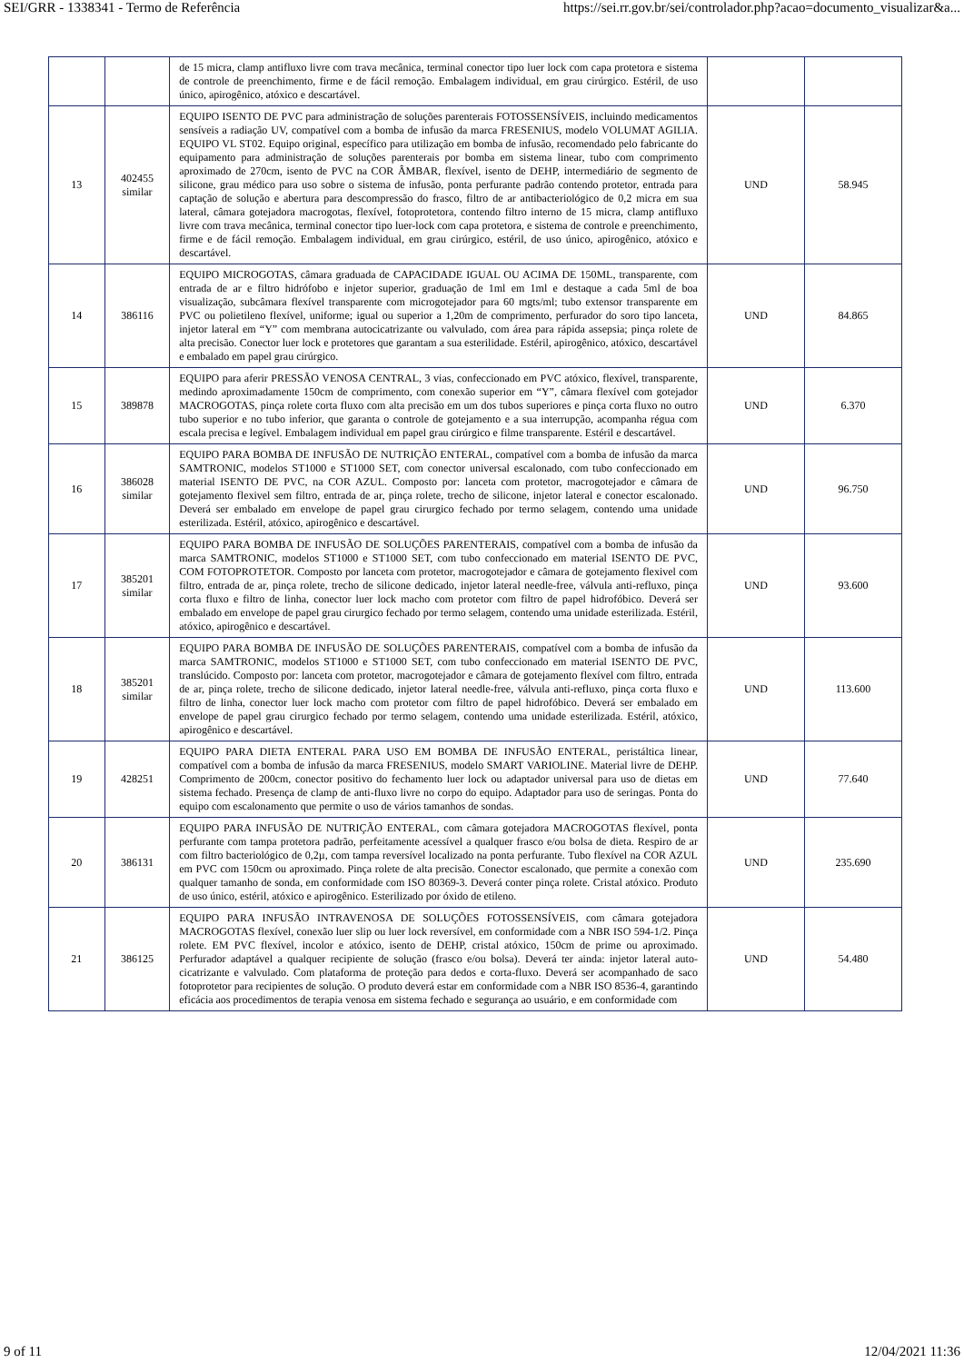SEI/GRR - 1338341 - Termo de Referência https://sei.rr.gov.br/sei/controlador.php?acao=documento_visualizar&a...
| | | de 15 micra, clamp antifluxo livre com trava mecânica, terminal conector tipo luer lock com capa protetora e sistema de controle de preenchimento, firme e de fácil remoção. Embalagem individual, em grau cirúrgico. Estéril, de uso único, apirogênico, atóxico e descartável. | | |
| 13 | 402455 similar | EQUIPO ISENTO DE PVC para administração de soluções parenterais FOTOSSENSÍVEIS, incluindo medicamentos sensíveis a radiação UV, compatível com a bomba de infusão da marca FRESENIUS, modelo VOLUMAT AGILIA. EQUIPO VL ST02. Equipo original, específico para utilização em bomba de infusão, recomendado pelo fabricante do equipamento para administração de soluções parenterais por bomba em sistema linear, tubo com comprimento aproximado de 270cm, isento de PVC na COR ÂMBAR, flexível, isento de DEHP, intermediário de segmento de silicone, grau médico para uso sobre o sistema de infusão, ponta perfurante padrão contendo protetor, entrada para captação de solução e abertura para descompressão do frasco, filtro de ar antibacteriológico de 0,2 micra em sua lateral, câmara gotejadora macrogotas, flexível, fotoprotetora, contendo filtro interno de 15 micra, clamp antifluxo livre com trava mecânica, terminal conector tipo luer-lock com capa protetora, e sistema de controle e preenchimento, firme e de fácil remoção. Embalagem individual, em grau cirúrgico, estéril, de uso único, apirogênico, atóxico e descartável. | UND | 58.945 |
| 14 | 386116 | EQUIPO MICROGOTAS, câmara graduada de CAPACIDADE IGUAL OU ACIMA DE 150ML, transparente, com entrada de ar e filtro hidrófobo e injetor superior, graduação de 1ml em 1ml e destaque a cada 5ml de boa visualização, subcâmara flexível transparente com microgotejador para 60 mgts/ml; tubo extensor transparente em PVC ou polietileno flexível, uniforme; igual ou superior a 1,20m de comprimento, perfurador do soro tipo lanceta, injetor lateral em “Y” com membrana autocicatrizante ou valvulado, com área para rápida assepsia; pinça rolete de alta precisão. Conector luer lock e protetores que garantam a sua esterilidade. Estéril, apirogênico, atóxico, descartável e embalado em papel grau cirúrgico. | UND | 84.865 |
| 15 | 389878 | EQUIPO para aferir PRESSÃO VENOSA CENTRAL, 3 vias, confeccionado em PVC atóxico, flexível, transparente, medindo aproximadamente 150cm de comprimento, com conexão superior em “Y”, câmara flexível com gotejador MACROGOTAS, pinça rolete corta fluxo com alta precisão em um dos tubos superiores e pinça corta fluxo no outro tubo superior e no tubo inferior, que garanta o controle de gotejamento e a sua interrupção, acompanha régua com escala precisa e legível. Embalagem individual em papel grau cirúrgico e filme transparente. Estéril e descartável. | UND | 6.370 |
| 16 | 386028 similar | EQUIPO PARA BOMBA DE INFUSÃO DE NUTRIÇÃO ENTERAL, compatível com a bomba de infusão da marca SAMTRONIC, modelos ST1000 e ST1000 SET, com conector universal escalonado, com tubo confeccionado em material ISENTO DE PVC, na COR AZUL. Composto por: lanceta com protetor, macrogotejador e câmara de gotejamento flexivel sem filtro, entrada de ar, pinça rolete, trecho de silicone, injetor lateral e conector escalonado. Deverá ser embalado em envelope de papel grau cirurgico fechado por termo selagem, contendo uma unidade esterilizada. Estéril, atóxico, apirogênico e descartável. | UND | 96.750 |
| 17 | 385201 similar | EQUIPO PARA BOMBA DE INFUSÃO DE SOLUÇÕES PARENTERAIS, compatível com a bomba de infusão da marca SAMTRONIC, modelos ST1000 e ST1000 SET, com tubo confeccionado em material ISENTO DE PVC, COM FOTOPROTETOR. Composto por lanceta com protetor, macrogotejador e câmara de gotejamento flexivel com filtro, entrada de ar, pinça rolete, trecho de silicone dedicado, injetor lateral needle-free, válvula anti-refluxo, pinça corta fluxo e filtro de linha, conector luer lock macho com protetor com filtro de papel hidrofóbico. Deverá ser embalado em envelope de papel grau cirurgico fechado por termo selagem, contendo uma unidade esterilizada. Estéril, atóxico, apirogênico e descartável. | UND | 93.600 |
| 18 | 385201 similar | EQUIPO PARA BOMBA DE INFUSÃO DE SOLUÇÕES PARENTERAIS, compatível com a bomba de infusão da marca SAMTRONIC, modelos ST1000 e ST1000 SET, com tubo confeccionado em material ISENTO DE PVC, translúcido. Composto por: lanceta com protetor, macrogotejador e câmara de gotejamento flexível com filtro, entrada de ar, pinça rolete, trecho de silicone dedicado, injetor lateral needle-free, válvula anti-refluxo, pinça corta fluxo e filtro de linha, conector luer lock macho com protetor com filtro de papel hidrofóbico. Deverá ser embalado em envelope de papel grau cirurgico fechado por termo selagem, contendo uma unidade esterilizada. Estéril, atóxico, apirogênico e descartável. | UND | 113.600 |
| 19 | 428251 | EQUIPO PARA DIETA ENTERAL PARA USO EM BOMBA DE INFUSÃO ENTERAL, peristáltica linear, compatível com a bomba de infusão da marca FRESENIUS, modelo SMART VARIOLINE. Material livre de DEHP. Comprimento de 200cm, conector positivo do fechamento luer lock ou adaptador universal para uso de dietas em sistema fechado. Presença de clamp de anti-fluxo livre no corpo do equipo. Adaptador para uso de seringas. Ponta do equipo com escalonamento que permite o uso de vários tamanhos de sondas. | UND | 77.640 |
| 20 | 386131 | EQUIPO PARA INFUSÃO DE NUTRIÇÃO ENTERAL, com câmara gotejadora MACROGOTAS flexível, ponta perfurante com tampa protetora padrão, perfeitamente acessível a qualquer frasco e/ou bolsa de dieta. Respiro de ar com filtro bacteriológico de 0,2µ, com tampa reversível localizado na ponta perfurante. Tubo flexível na COR AZUL em PVC com 150cm ou aproximado. Pinça rolete de alta precisão. Conector escalonado, que permite a conexão com qualquer tamanho de sonda, em conformidade com ISO 80369-3. Deverá conter pinça rolete. Cristal atóxico. Produto de uso único, estéril, atóxico e apirogênico. Esterilizado por óxido de etileno. | UND | 235.690 |
| 21 | 386125 | EQUIPO PARA INFUSÃO INTRAVENOSA DE SOLUÇÕES FOTOSSENSÍVEIS, com câmara gotejadora MACROGOTAS flexível, conexão luer slip ou luer lock reversível, em conformidade com a NBR ISO 594-1/2. Pinça rolete. EM PVC flexível, incolor e atóxico, isento de DEHP, cristal atóxico, 150cm de prime ou aproximado. Perfurador adaptável a qualquer recipiente de solução (frasco e/ou bolsa). Deverá ter ainda: injetor lateral auto-cicatrizante e valvulado. Com plataforma de proteção para dedos e corta-fluxo. Deverá ser acompanhado de saco fotoprotetor para recipientes de solução. O produto deverá estar em conformidade com a NBR ISO 8536-4, garantindo eficácia aos procedimentos de terapia venosa em sistema fechado e segurança ao usuário, e em conformidade com | UND | 54.480 |
9 of 11 12/04/2021 11:36